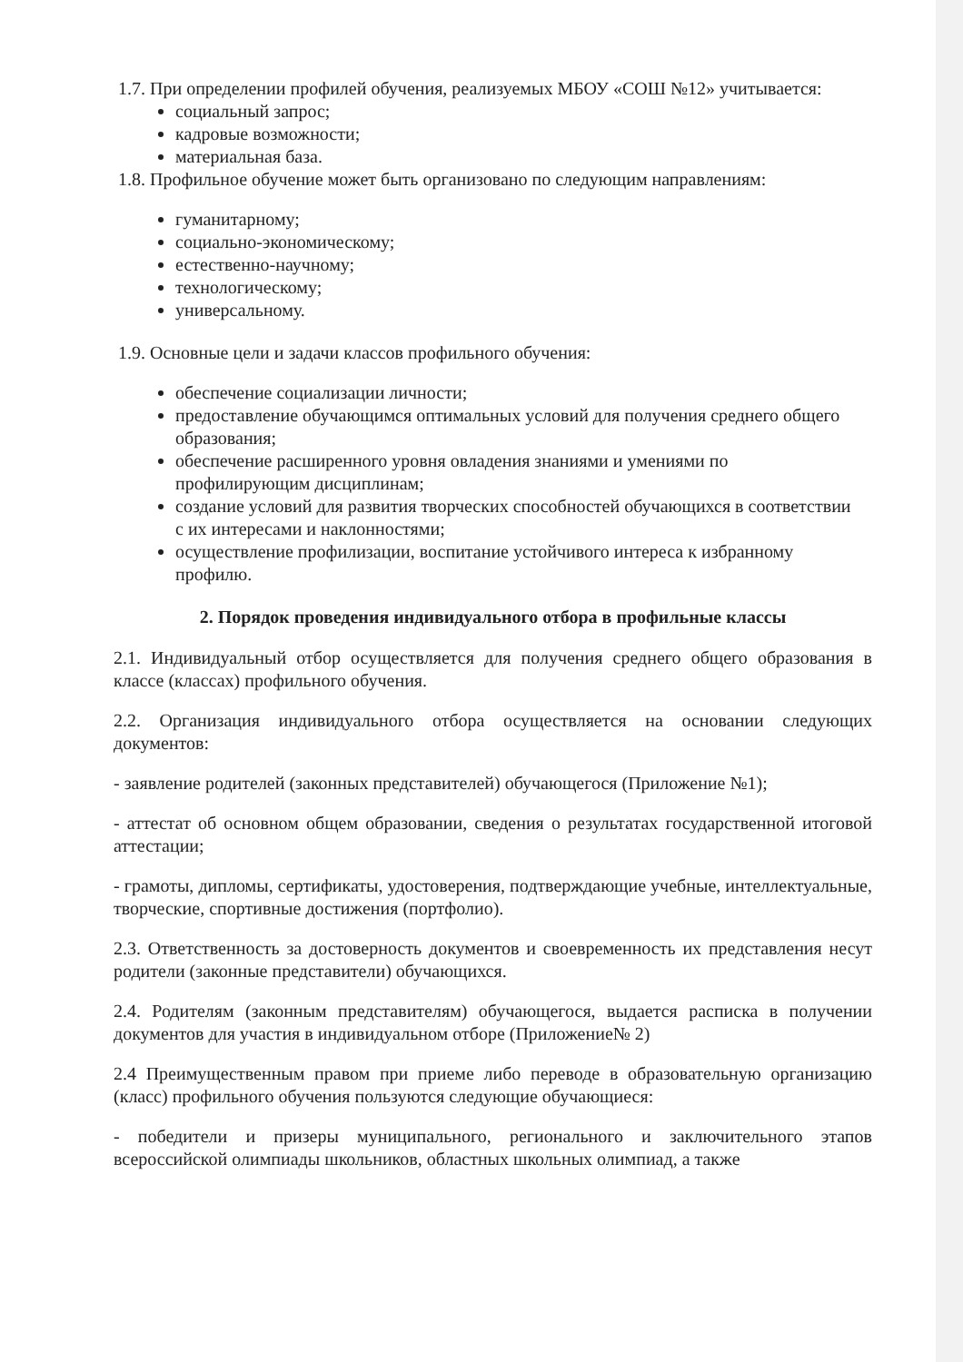1.7. При определении профилей обучения, реализуемых МБОУ «СОШ №12» учитывается:
социальный запрос;
кадровые возможности;
материальная база.
1.8. Профильное обучение может быть организовано по следующим направлениям:
гуманитарному;
социально-экономическому;
естественно-научному;
технологическому;
универсальному.
1.9. Основные цели и задачи классов профильного обучения:
обеспечение социализации личности;
предоставление обучающимся оптимальных условий для получения среднего общего образования;
обеспечение расширенного уровня овладения знаниями и умениями по профилирующим дисциплинам;
создание условий для развития творческих способностей обучающихся в соответствии с их интересами и наклонностями;
осуществление профилизации, воспитание устойчивого интереса к избранному профилю.
2. Порядок проведения индивидуального отбора в профильные классы
2.1. Индивидуальный отбор осуществляется для получения среднего общего образования в классе (классах) профильного обучения.
2.2. Организация индивидуального отбора осуществляется на основании следующих документов:
- заявление родителей (законных представителей) обучающегося (Приложение №1);
- аттестат об основном общем образовании, сведения о результатах государственной итоговой аттестации;
- грамоты, дипломы, сертификаты, удостоверения, подтверждающие учебные, интеллектуальные, творческие, спортивные достижения (портфолио).
2.3. Ответственность за достоверность документов и своевременность их представления несут родители (законные представители) обучающихся.
2.4. Родителям (законным представителям) обучающегося, выдается расписка в получении документов для участия в индивидуальном отборе (Приложение№ 2)
2.4 Преимущественным правом при приеме либо переводе в образовательную организацию (класс) профильного обучения пользуются следующие обучающиеся:
- победители и призеры муниципального, регионального и заключительного этапов всероссийской олимпиады школьников, областных школьных олимпиад, а также